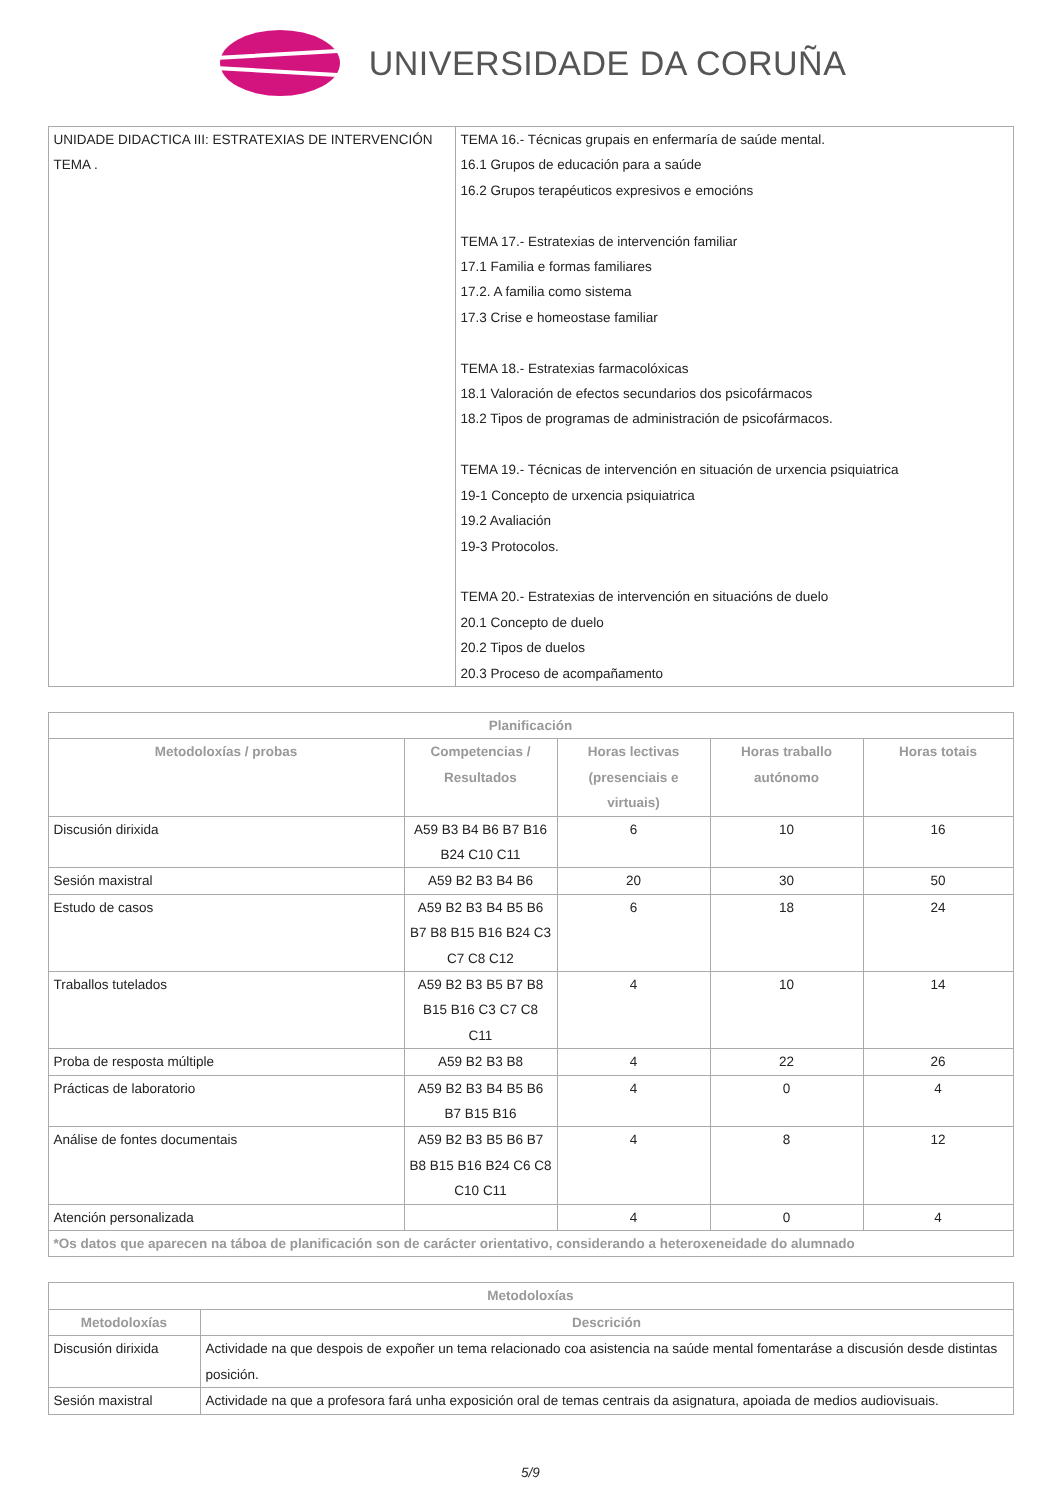UNIVERSIDADE DA CORUÑA
| UNIDADE DIDACTICA III: ESTRATEXIAS DE INTERVENCIÓN TEMA . | TEMA 16.- Técnicas grupais en enfermaría de saúde mental. 16.1 Grupos de educación para a saúde 16.2 Grupos terapéuticos expresivos e emocións TEMA 17.- Estratexias de intervención familiar 17.1 Familia e formas familiares 17.2. A familia como sistema 17.3 Crise e homeostase familiar TEMA 18.- Estratexias farmacolóxicas 18.1 Valoración de efectos secundarios dos psicofármacos 18.2 Tipos de programas de administración de psicofármacos. TEMA 19.- Técnicas de intervención en situación de urxencia psiquiatrica 19-1 Concepto de urxencia psiquiatrica 19.2 Avaliación 19-3 Protocolos. TEMA 20.- Estratexias de intervención en situacións de duelo 20.1 Concepto de duelo 20.2 Tipos de duelos 20.3 Proceso de acompañamento |
| Planificación | | | | |
| --- | --- | --- | --- | --- |
| Metodoloxías / probas | Competencias / Resultados | Horas lectivas (presenciais e virtuais) | Horas traballo autónomo | Horas totais |
| Discusión dirixida | A59 B3 B4 B6 B7 B16 B24 C10 C11 | 6 | 10 | 16 |
| Sesión maxistral | A59 B2 B3 B4 B6 | 20 | 30 | 50 |
| Estudo de casos | A59 B2 B3 B4 B5 B6 B7 B8 B15 B16 B24 C3 C7 C8 C12 | 6 | 18 | 24 |
| Traballos tutelados | A59 B2 B3 B5 B7 B8 B15 B16 C3 C7 C8 C11 | 4 | 10 | 14 |
| Proba de resposta múltiple | A59 B2 B3 B8 | 4 | 22 | 26 |
| Prácticas de laboratorio | A59 B2 B3 B4 B5 B6 B7 B15 B16 | 4 | 0 | 4 |
| Análise de fontes documentais | A59 B2 B3 B5 B6 B7 B8 B15 B16 B24 C6 C8 C10 C11 | 4 | 8 | 12 |
| Atención personalizada | | 4 | 0 | 4 |
| *Os datos que aparecen na táboa de planificación son de carácter orientativo, considerando a heteroxeneidade do alumnado | | | | |
| Metodoloxías | |
| --- | --- |
| Metodoloxías | Descrición |
| Discusión dirixida | Actividade na que despois de expoñer un tema relacionado coa asistencia na saúde mental fomentaráse a discusión desde distintas posición. |
| Sesión maxistral | Actividade na que a profesora fará unha exposición oral de temas centrais da asignatura, apoiada de medios audiovisuais. |
5/9